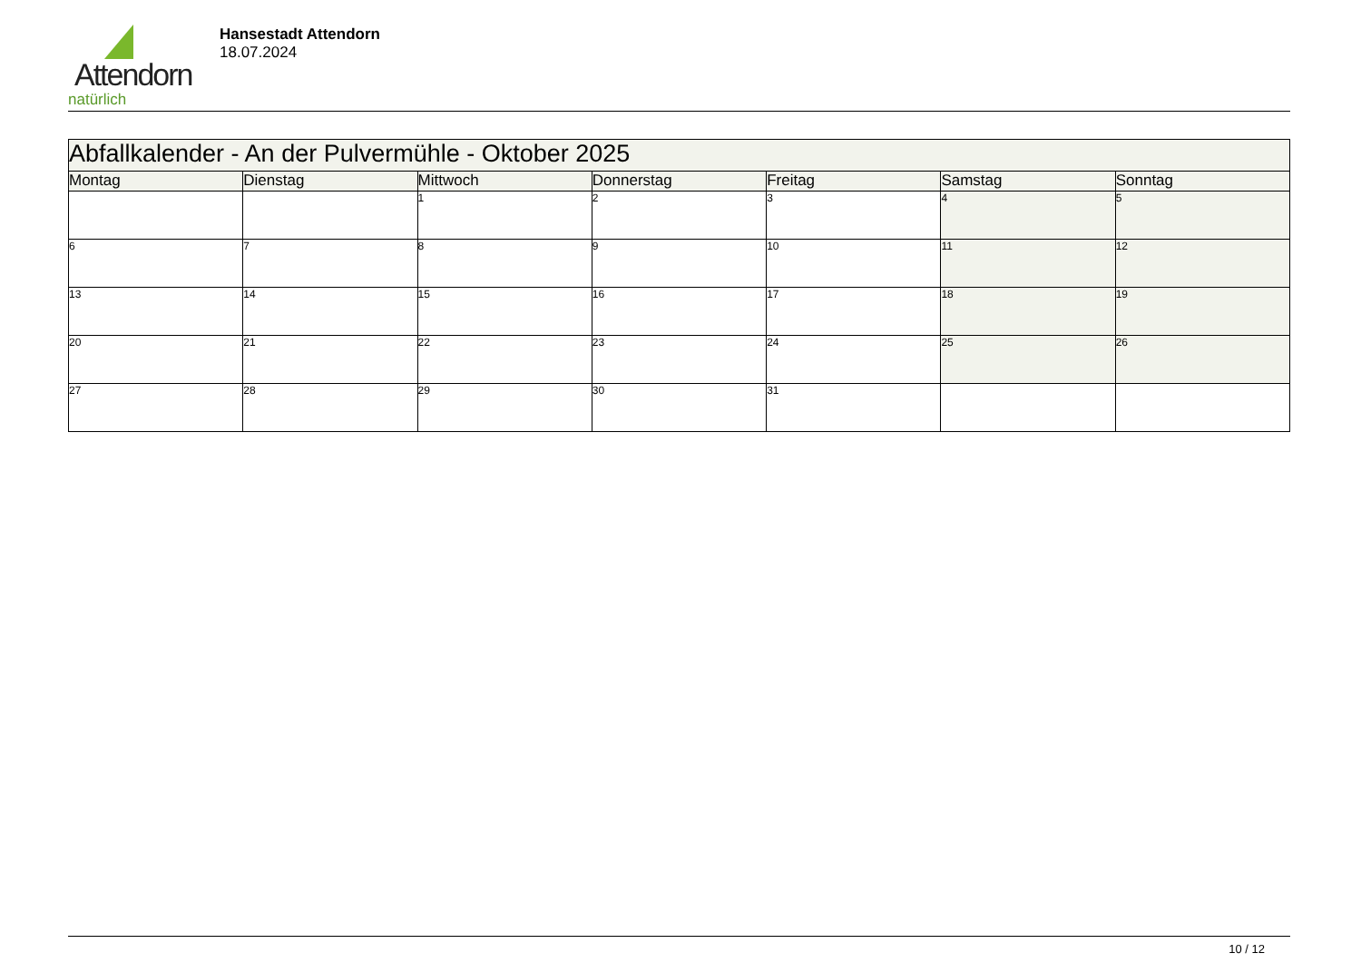Attendorn
natürlich
Hansestadt Attendorn
18.07.2024
| Abfallkalender - An der Pulvermühle - Oktober 2025 | | | | | | |
| Montag | Dienstag | Mittwoch | Donnerstag | Freitag | Samstag | Sonntag |
| | | 1 | 2 | 3 | 4 | 5 |
| 6 | 7 | 8 | 9 | 10 | 11 | 12 |
| 13 | 14 | 15 | 16 | 17 | 18 | 19 |
| 20 | 21 | 22 | 23 | 24 | 25 | 26 |
| 27 | 28 | 29 | 30 | 31 | | |
10 / 12